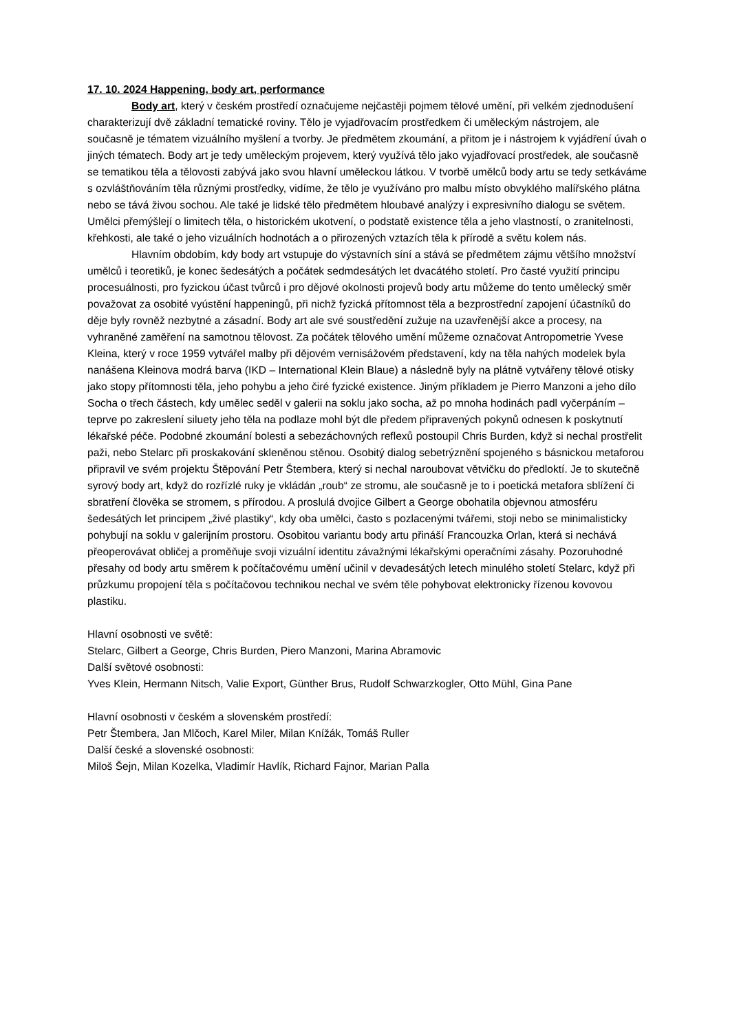17. 10. 2024 Happening, body art, performance
Body art, který v českém prostředí označujeme nejčastěji pojmem tělové umění, při velkém zjednodušení charakterizují dvě základní tematické roviny. Tělo je vyjadřovacím prostředkem či uměleckým nástrojem, ale současně je tématem vizuálního myšlení a tvorby. Je předmětem zkoumání, a přitom je i nástrojem k vyjádření úvah o jiných tématech. Body art je tedy uměleckým projevem, který využívá tělo jako vyjadřovací prostředek, ale současně se tematikou těla a tělovosti zabývá jako svou hlavní uměleckou látkou. V tvorbě umělců body artu se tedy setkáváme s ozvláštňováním těla různými prostředky, vidíme, že tělo je využíváno pro malbu místo obvyklého malířského plátna nebo se tává živou sochou. Ale také je lidské tělo předmětem hloubavé analýzy i expresivního dialogu se světem. Umělci přemýšlejí o limitech těla, o historickém ukotvení, o podstatě existence těla a jeho vlastností, o zranitelnosti, křehkosti, ale také o jeho vizuálních hodnotách a o přirozených vztazích těla k přírodě a světu kolem nás.
Hlavním obdobím, kdy body art vstupuje do výstavních síní a stává se předmětem zájmu většího množství umělců i teoretiků, je konec šedesátých a počátek sedmdesátých let dvacátého století. Pro časté využití principu procesuálnosti, pro fyzickou účast tvůrců i pro dějové okolnosti projevů body artu můžeme do tento umělecký směr považovat za osobité vyústění happeningů, při nichž fyzická přítomnost těla a bezprostřední zapojení účastníků do děje byly rovněž nezbytné a zásadní. Body art ale své soustředění zužuje na uzavřenější akce a procesy, na vyhraněné zaměření na samotnou tělovost. Za počátek tělového umění můžeme označovat Antropometrie Yvese Kleina, který v roce 1959 vytvářel malby při dějovém vernisážovém představení, kdy na těla nahých modelek byla nanášena Kleinova modrá barva (IKD – International Klein Blaue) a následně byly na plátně vytvářeny tělové otisky jako stopy přítomnosti těla, jeho pohybu a jeho čiré fyzické existence. Jiným příkladem je Pierro Manzoni a jeho dílo Socha o třech částech, kdy umělec seděl v galerii na soklu jako socha, až po mnoha hodinách padl vyčerpáním – teprve po zakreslení siluety jeho těla na podlaze mohl být dle předem připravených pokynů odnesen k poskytnutí lékařské péče. Podobné zkoumání bolesti a sebezáchovných reflexů postoupil Chris Burden, když si nechal prostřelit paži, nebo Stelarc při proskakování skleněnou stěnou. Osobitý dialog sebetrýznění spojeného s básnickou metaforou připravil ve svém projektu Štěpování Petr Štembera, který si nechal naroubovat větvičku do předloktí. Je to skutečně syrový body art, když do rozřízlé ruky je vkládán „roub“ ze stromu, ale současně je to i poetická metafora sblížení či sbratření člověka se stromem, s přírodou. A proslulá dvojice Gilbert a George obohatila objevnou atmosféru šedesátých let principem „živé plastiky“, kdy oba umělci, často s pozlacenými tvářemi, stoji nebo se minimalisticky pohybují na soklu v galerijním prostoru. Osobitou variantu body artu přináší Francouzka Orlan, která si nechává přeoperovávat obličej a proměňuje svoji vizuální identitu závažnými lékařskými operačními zásahy. Pozoruhodné přesahy od body artu směrem k počítačovému umění učinil v devadesátých letech minulého století Stelarc, když při průzkumu propojení těla s počítačovou technikou nechal ve svém těle pohybovat elektronicky řízenou kovovou plastiku.
Hlavní osobnosti ve světě:
Stelarc, Gilbert a George, Chris Burden, Piero Manzoni, Marina Abramovic
Další světové osobnosti:
Yves Klein, Hermann Nitsch, Valie Export, Günther Brus, Rudolf Schwarzkogler, Otto Mühl, Gina Pane
Hlavní osobnosti v českém a slovenském prostředí:
Petr Štembera, Jan Mlčoch, Karel Miler, Milan Knížák, Tomáš Ruller
Další české a slovenské osobnosti:
Miloš Šejn, Milan Kozelka, Vladimír Havlík, Richard Fajnor, Marian Palla